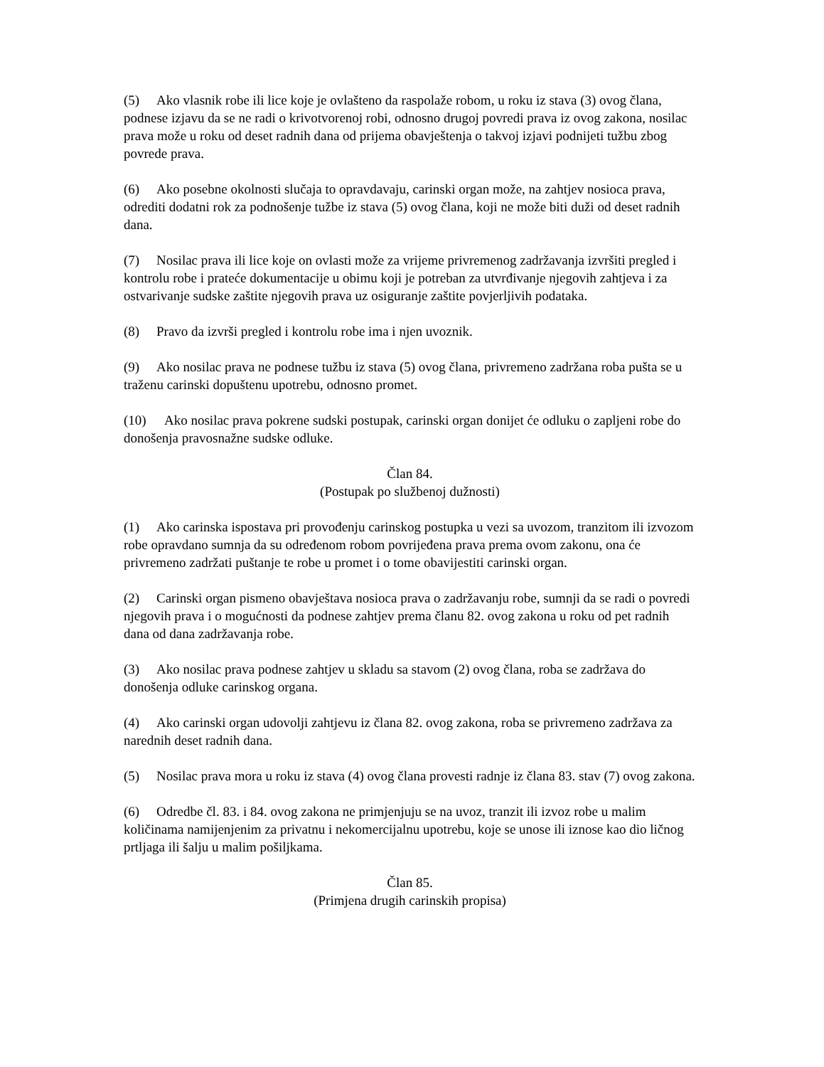(5) Ako vlasnik robe ili lice koje je ovlašteno da raspolaže robom, u roku iz stava (3) ovog člana, podnese izjavu da se ne radi o krivotvorenoj robi, odnosno drugoj povredi prava iz ovog zakona, nosilac prava može u roku od deset radnih dana od prijema obavještenja o takvoj izjavi podnijeti tužbu zbog povrede prava.
(6) Ako posebne okolnosti slučaja to opravdavaju, carinski organ može, na zahtjev nosioca prava, odrediti dodatni rok za podnošenje tužbe iz stava (5) ovog člana, koji ne može biti duži od deset radnih dana.
(7) Nosilac prava ili lice koje on ovlasti može za vrijeme privremenog zadržavanja izvršiti pregled i kontrolu robe i prateće dokumentacije u obimu koji je potreban za utvrđivanje njegovih zahtjeva i za ostvarivanje sudske zaštite njegovih prava uz osiguranje zaštite povjerljivih podataka.
(8) Pravo da izvrši pregled i kontrolu robe ima i njen uvoznik.
(9) Ako nosilac prava ne podnese tužbu iz stava (5) ovog člana, privremeno zadržana roba pušta se u traženu carinski dopuštenu upotrebu, odnosno promet.
(10) Ako nosilac prava pokrene sudski postupak, carinski organ donijet će odluku o zapljeni robe do donošenja pravosnažne sudske odluke.
Član 84.
(Postupak po službenoj dužnosti)
(1) Ako carinska ispostava pri provođenju carinskog postupka u vezi sa uvozom, tranzitom ili izvozom robe opravdano sumnja da su određenom robom povrijeđena prava prema ovom zakonu, ona će privremeno zadržati puštanje te robe u promet i o tome obavijestiti carinski organ.
(2) Carinski organ pismeno obavještava nosioca prava o zadržavanju robe, sumnji da se radi o povredi njegovih prava i o mogućnosti da podnese zahtjev prema članu 82. ovog zakona u roku od pet radnih dana od dana zadržavanja robe.
(3) Ako nosilac prava podnese zahtjev u skladu sa stavom (2) ovog člana, roba se zadržava do donošenja odluke carinskog organa.
(4) Ako carinski organ udovolji zahtjevu iz člana 82. ovog zakona, roba se privremeno zadržava za narednih deset radnih dana.
(5) Nosilac prava mora u roku iz stava (4) ovog člana provesti radnje iz člana 83. stav (7) ovog zakona.
(6) Odredbe čl. 83. i 84. ovog zakona ne primjenjuju se na uvoz, tranzit ili izvoz robe u malim količinama namijenjenim za privatnu i nekomercijalnu upotrebu, koje se unose ili iznose kao dio ličnog prtljaga ili šalju u malim pošiljkama.
Član 85.
(Primjena drugih carinskih propisa)